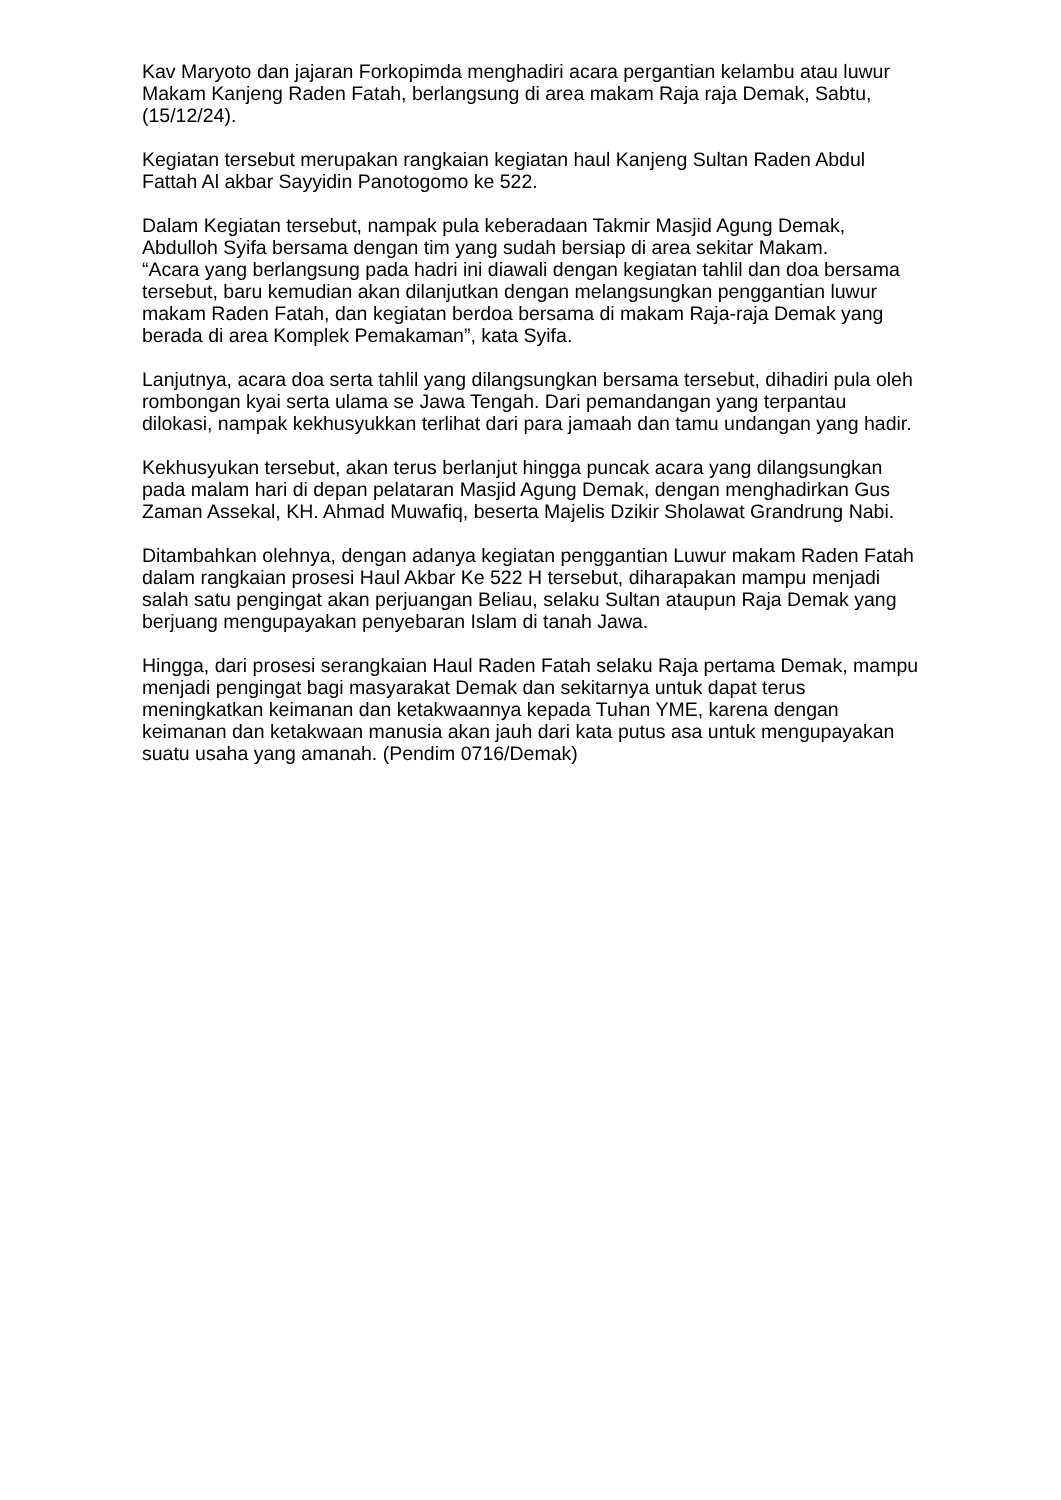Kav Maryoto dan jajaran Forkopimda menghadiri acara pergantian kelambu atau luwur Makam Kanjeng Raden Fatah, berlangsung di area makam Raja raja Demak, Sabtu, (15/12/24).
Kegiatan tersebut merupakan rangkaian kegiatan haul Kanjeng Sultan Raden Abdul Fattah Al akbar Sayyidin Panotogomo ke 522.
Dalam Kegiatan tersebut, nampak pula keberadaan Takmir Masjid Agung Demak, Abdulloh Syifa bersama dengan tim yang sudah bersiap di area sekitar Makam.
“Acara yang berlangsung pada hadri ini diawali dengan kegiatan tahlil dan doa bersama tersebut, baru kemudian akan dilanjutkan dengan melangsungkan penggantian luwur makam Raden Fatah, dan kegiatan berdoa bersama di makam Raja-raja Demak yang berada di area Komplek Pemakaman”, kata Syifa.
Lanjutnya, acara doa serta tahlil yang dilangsungkan bersama tersebut, dihadiri pula oleh rombongan kyai serta ulama se Jawa Tengah. Dari pemandangan yang terpantau dilokasi, nampak kekhusyukkan terlihat dari para jamaah dan tamu undangan yang hadir.
Kekhusyukan tersebut, akan terus berlanjut hingga puncak acara yang dilangsungkan pada malam hari di depan pelataran Masjid Agung Demak, dengan menghadirkan Gus Zaman Assekal, KH. Ahmad Muwafiq, beserta Majelis Dzikir Sholawat Grandrung Nabi.
Ditambahkan olehnya, dengan adanya kegiatan penggantian Luwur makam Raden Fatah dalam rangkaian prosesi Haul Akbar Ke 522 H tersebut, diharapakan mampu menjadi salah satu pengingat akan perjuangan Beliau, selaku Sultan ataupun Raja Demak yang berjuang mengupayakan penyebaran Islam di tanah Jawa.
Hingga, dari prosesi serangkaian Haul Raden Fatah selaku Raja pertama Demak, mampu menjadi pengingat bagi masyarakat Demak dan sekitarnya untuk dapat terus meningkatkan keimanan dan ketakwaannya kepada Tuhan YME, karena dengan keimanan dan ketakwaan manusia akan jauh dari kata putus asa untuk mengupayakan suatu usaha yang amanah. (Pendim 0716/Demak)